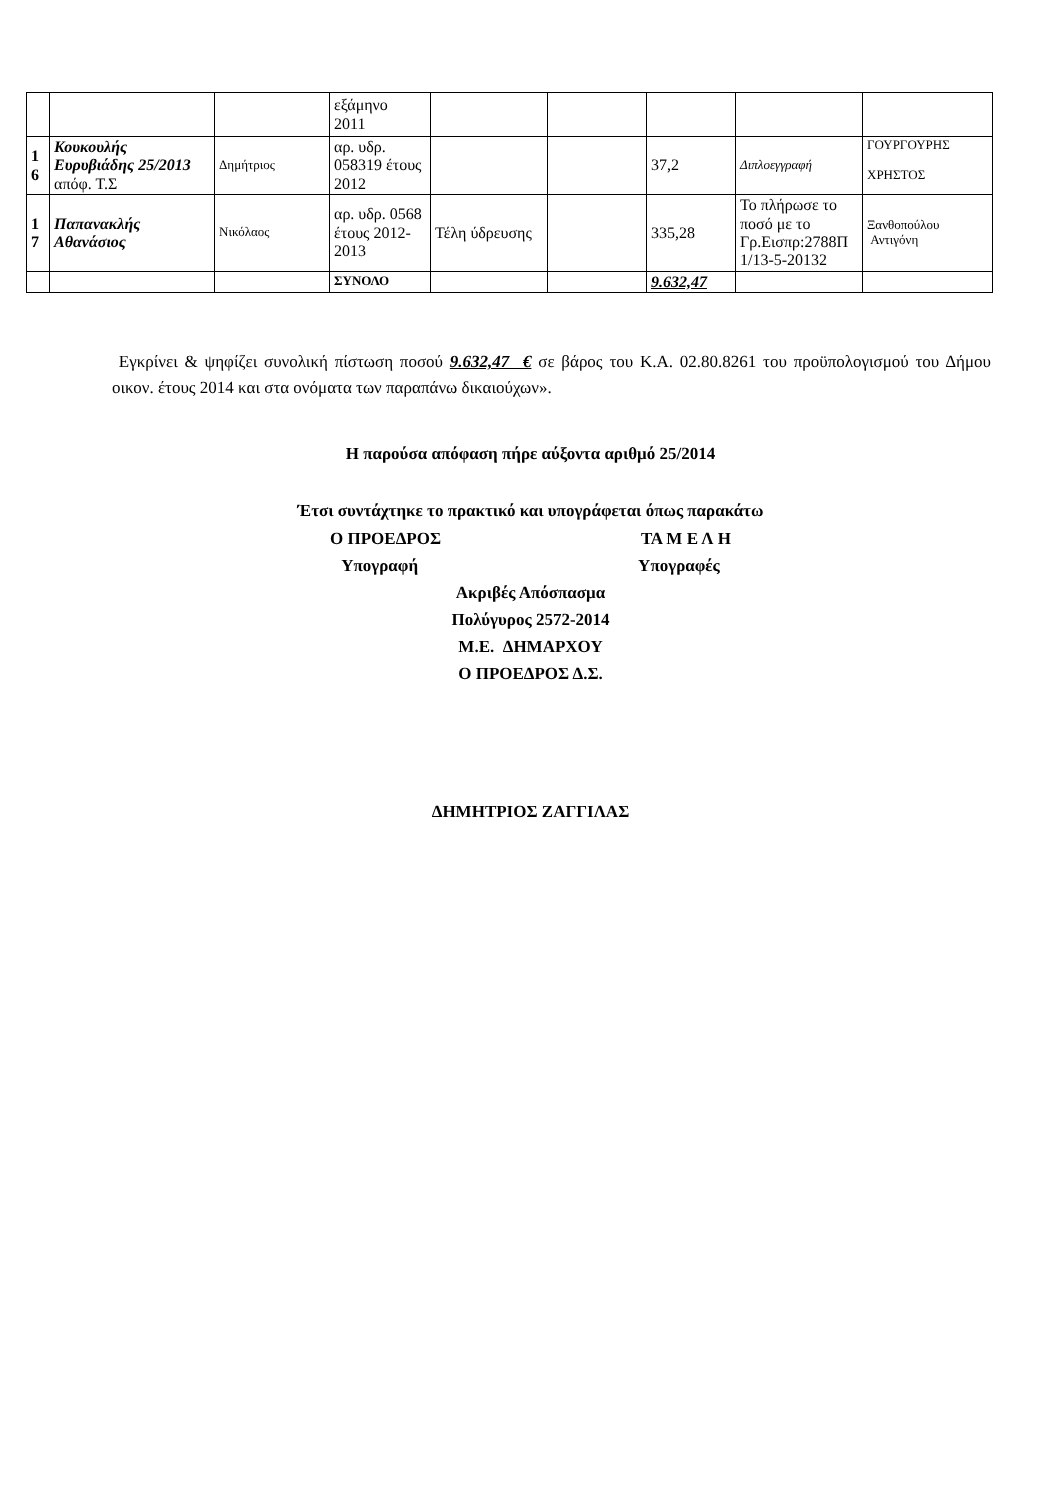| | | | εξάμηνο 2011 | | | | | |
| 1 6 | Κουκουλής Ευρυβιάδης 25/2013 απόφ. Τ.Σ | Δημήτριος | αρ. υδρ. 058319 έτους 2012 | | | 37,2 | Διπλοεγγραφή | ΓΟΥΡΓΟΥΡΗΣ ΧΡΗΣΤΟΣ |
| 1 7 | Παπανακλής Αθανάσιος | Νικόλαος | αρ. υδρ. 0568 έτους 2012-2013 | Τέλη ύδρευσης | | 335,28 | Το πλήρωσε το ποσό με το Γρ.Εισπρ:2788Π 1/13-5-20132 | Ξανθοπούλου Αντιγόνη |
| | | | ΣΥΝΟΛΟ | | | 9.632,47 | | |
Εγκρίνει & ψηφίζει συνολική πίστωση ποσού 9.632,47 € σε βάρος του Κ.Α. 02.80.8261 του προϋπολογισμού του Δήμου οικον. έτους 2014 και στα ονόματα των παραπάνω δικαιούχων».
Η παρούσα απόφαση πήρε αύξοντα αριθμό 25/2014
Έτσι συντάχτηκε το πρακτικό και υπογράφεται όπως παρακάτω
Ο ΠΡΟΕΔΡΟΣ ΤΑ Μ Ε Λ Η
Υπογραφή Υπογραφές
Ακριβές Απόσπασμα
Πολύγυρος 2572-2014
Μ.Ε. ΔΗΜΑΡΧΟΥ
Ο ΠΡΟΕΔΡΟΣ Δ.Σ.
ΔΗΜΗΤΡΙΟΣ ΖΑΓΓΙΛΑΣ